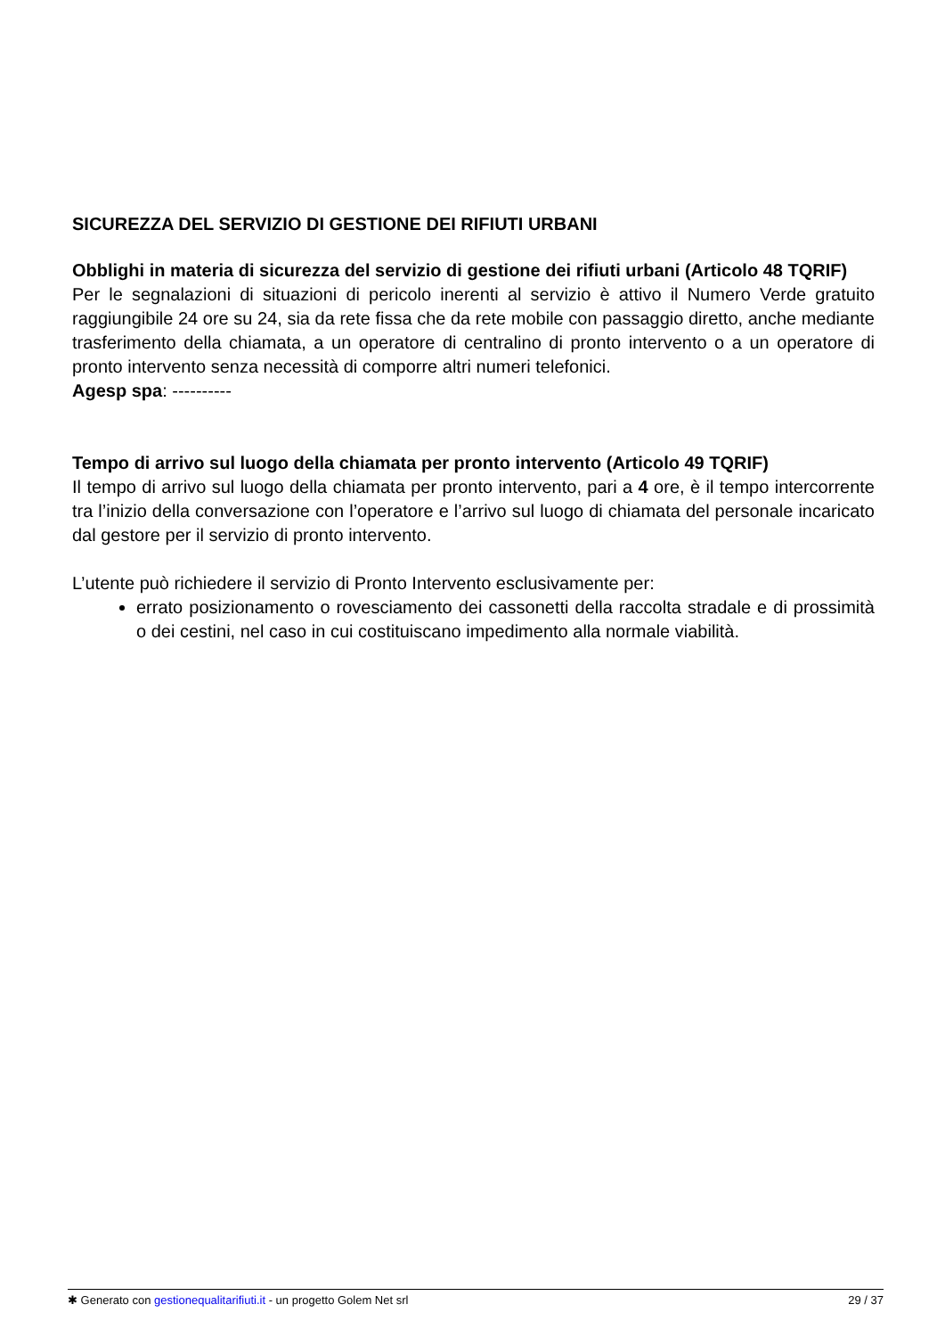SICUREZZA DEL SERVIZIO DI GESTIONE DEI RIFIUTI URBANI
Obblighi in materia di sicurezza del servizio di gestione dei rifiuti urbani (Articolo 48 TQRIF)
Per le segnalazioni di situazioni di pericolo inerenti al servizio è attivo il Numero Verde gratuito raggiungibile 24 ore su 24, sia da rete fissa che da rete mobile con passaggio diretto, anche mediante trasferimento della chiamata, a un operatore di centralino di pronto intervento o a un operatore di pronto intervento senza necessità di comporre altri numeri telefonici.
Agesp spa: ----------
Tempo di arrivo sul luogo della chiamata per pronto intervento (Articolo 49 TQRIF)
Il tempo di arrivo sul luogo della chiamata per pronto intervento, pari a 4 ore, è il tempo intercorrente tra l’inizio della conversazione con l’operatore e l’arrivo sul luogo di chiamata del personale incaricato dal gestore per il servizio di pronto intervento.
L’utente può richiedere il servizio di Pronto Intervento esclusivamente per:
errato posizionamento o rovesciamento dei cassonetti della raccolta stradale e di prossimità o dei cestini, nel caso in cui costituiscano impedimento alla normale viabilità.
✱ Generato con gestionequalitarifiuti.it - un progetto Golem Net srl 29 / 37